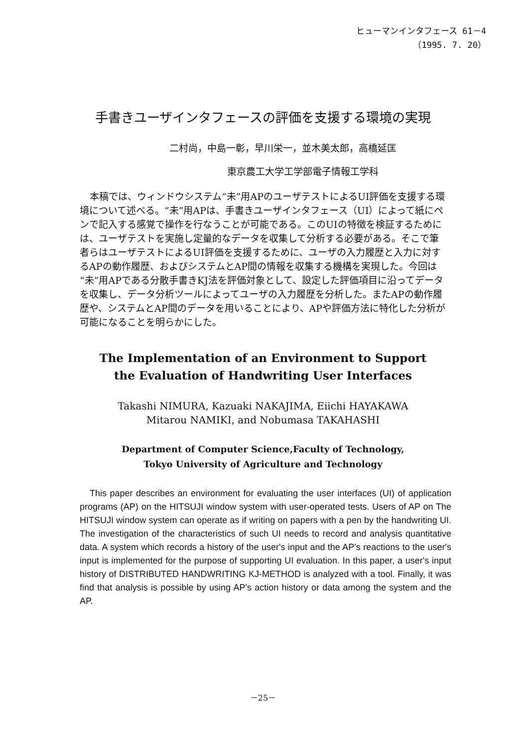ヒューマンインタフェース 61－4
（1995. 7. 20）
手書きユーザインタフェースの評価を支援する環境の実現
二村尚，中島一彰，早川栄一，並木美太郎，高橋延匡
東京農工大学工学部電子情報工学科
本稿では、ウィンドウシステム“未”用APのユーザテストによるUI評価を支援する環境について述べる。“未”用APは、手書きユーザインタフェース（UI）によって紙にペンで記入する感覚で操作を行なうことが可能である。このUIの特徴を検証するためには、ユーザテストを実施し定量的なデータを収集して分析する必要がある。そこで筆者らはユーザテストによるUI評価を支援するために、ユーザの入力履歴と入力に対するAPの動作履歴、およびシステムとAP間の情報を収集する機構を実現した。今回は“未”用APである分散手書きKJ法を評価対象として、設定した評価項目に沿ってデータを収集し、データ分析ツールによってユーザの入力履歴を分析した。またAPの動作履歴や、システムとAP間のデータを用いることにより、APや評価方法に特化した分析が可能になることを明らかにした。
The Implementation of an Environment to Support
the Evaluation of Handwriting User Interfaces
Takashi NIMURA, Kazuaki NAKAJIMA, Eiichi HAYAKAWA
Mitarou NAMIKI, and Nobumasa TAKAHASHI
Department of Computer Science,Faculty of Technology,
Tokyo University of Agriculture and Technology
This paper describes an environment for evaluating the user interfaces (UI) of application programs (AP) on the HITSUJI window system with user-operated tests. Users of AP on The HITSUJI window system can operate as if writing on papers with a pen by the handwriting UI. The investigation of the characteristics of such UI needs to record and analysis quantitative data. A system which records a history of the user's input and the AP's reactions to the user's input is implemented for the purpose of supporting UI evaluation. In this paper, a user's input history of DISTRIBUTED HANDWRITING KJ-METHOD is analyzed with a tool. Finally, it was find that analysis is possible by using AP's action history or data among the system and the AP.
－25－